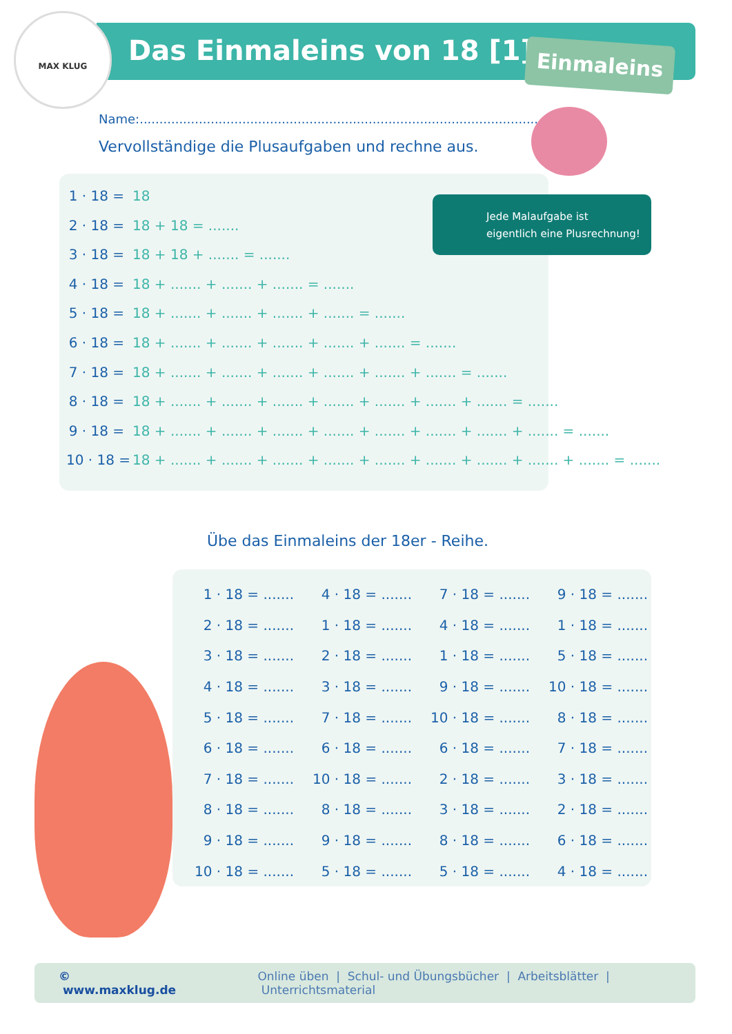MAX KLUG Das Einmaleins von 18 [1] Einmaleins
Name:.....................................................................................................
Vervollständige die Plusaufgaben und rechne aus.
1 · 18 = 18
2 · 18 = 18 + 18 = .......
3 · 18 = 18 + 18 + ....... = .......
4 · 18 = 18 + ....... + ....... + ....... = .......
5 · 18 = 18 + ....... + ....... + ....... + ....... = .......
6 · 18 = 18 + ....... + ....... + ....... + ....... + ....... = .......
7 · 18 = 18 + ....... + ....... + ....... + ....... + ....... + ....... = .......
8 · 18 = 18 + ....... + ....... + ....... + ....... + ....... + ....... + ....... = .......
9 · 18 = 18 + ....... + ....... + ....... + ....... + ....... + ....... + ....... + ....... = .......
10 · 18 = 18 + ....... + ....... + ....... + ....... + ....... + ....... + ....... + ....... + ....... = .......
Jede Malaufgabe ist
eigentlich eine Plusrechnung!
Übe das Einmaleins der 18er - Reihe.
| 1 · 18 = ....... | 4 · 18 = ....... | 7 · 18 = ....... | 9 · 18 = ....... |
| 2 · 18 = ....... | 1 · 18 = ....... | 4 · 18 = ....... | 1 · 18 = ....... |
| 3 · 18 = ....... | 2 · 18 = ....... | 1 · 18 = ....... | 5 · 18 = ....... |
| 4 · 18 = ....... | 3 · 18 = ....... | 9 · 18 = ....... | 10 · 18 = ....... |
| 5 · 18 = ....... | 7 · 18 = ....... | 10 · 18 = ....... | 8 · 18 = ....... |
| 6 · 18 = ....... | 6 · 18 = ....... | 6 · 18 = ....... | 7 · 18 = ....... |
| 7 · 18 = ....... | 10 · 18 = ....... | 2 · 18 = ....... | 3 · 18 = ....... |
| 8 · 18 = ....... | 8 · 18 = ....... | 3 · 18 = ....... | 2 · 18 = ....... |
| 9 · 18 = ....... | 9 · 18 = ....... | 8 · 18 = ....... | 6 · 18 = ....... |
| 10 · 18 = ....... | 5 · 18 = ....... | 5 · 18 = ....... | 4 · 18 = ....... |
© www.maxklug.de Online üben | Schul- und Übungsbücher | Arbeitsblätter | Unterrichtsmaterial